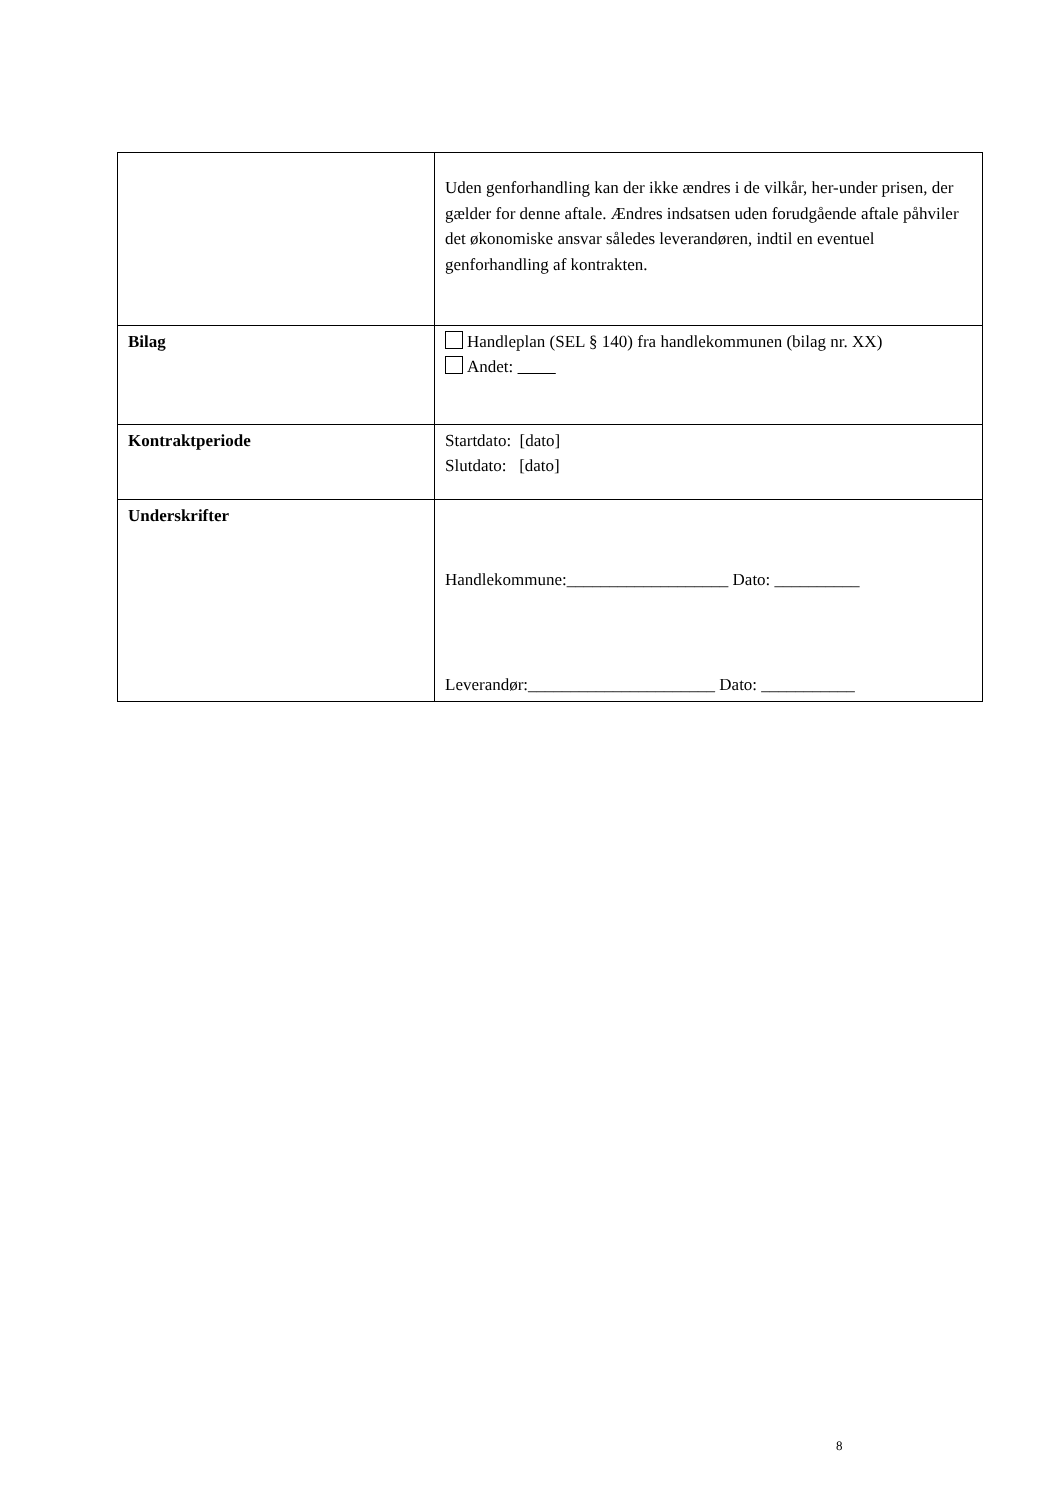| | Uden genforhandling kan der ikke ændres i de vilkår, her-under prisen, der gælder for denne aftale. Ændres indsatsen uden forudgående aftale påhviler det økonomiske ansvar således leverandøren, indtil en eventuel genforhandling af kontrakten. |
| Bilag | Handleplan (SEL § 140) fra handlekommunen (bilag nr. XX) Andet: |
| Kontraktperiode | Startdato: [dato] Slutdato: [dato] |
| Underskrifter | Handlekommune:___________________ Dato: __________ Leverandør:______________________ Dato: ___________ |
8